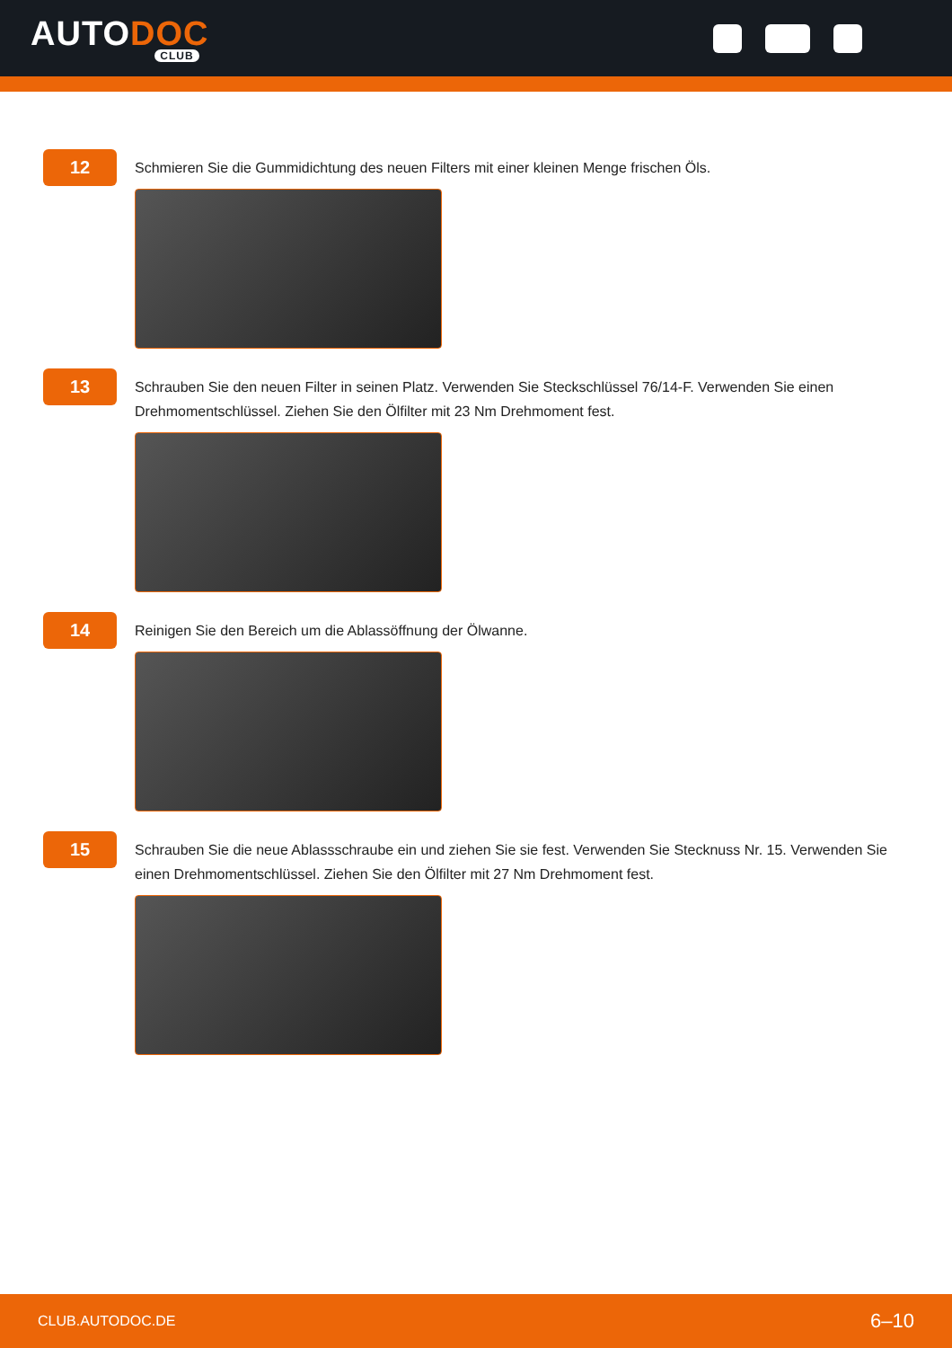AUTODOC
CLUB
12
Schmieren Sie die Gummidichtung des neuen Filters mit einer kleinen Menge frischen Öls.
13
Schrauben Sie den neuen Filter in seinen Platz. Verwenden Sie Steckschlüssel 76/14-F. Verwenden Sie einen Drehmomentschlüssel. Ziehen Sie den Ölfilter mit 23 Nm Drehmoment fest.
14
Reinigen Sie den Bereich um die Ablassöffnung der Ölwanne.
15
Schrauben Sie die neue Ablassschraube ein und ziehen Sie sie fest. Verwenden Sie Stecknuss Nr. 15. Verwenden Sie einen Drehmomentschlüssel. Ziehen Sie den Ölfilter mit 27 Nm Drehmoment fest.
CLUB.AUTODOC.DE 6–10